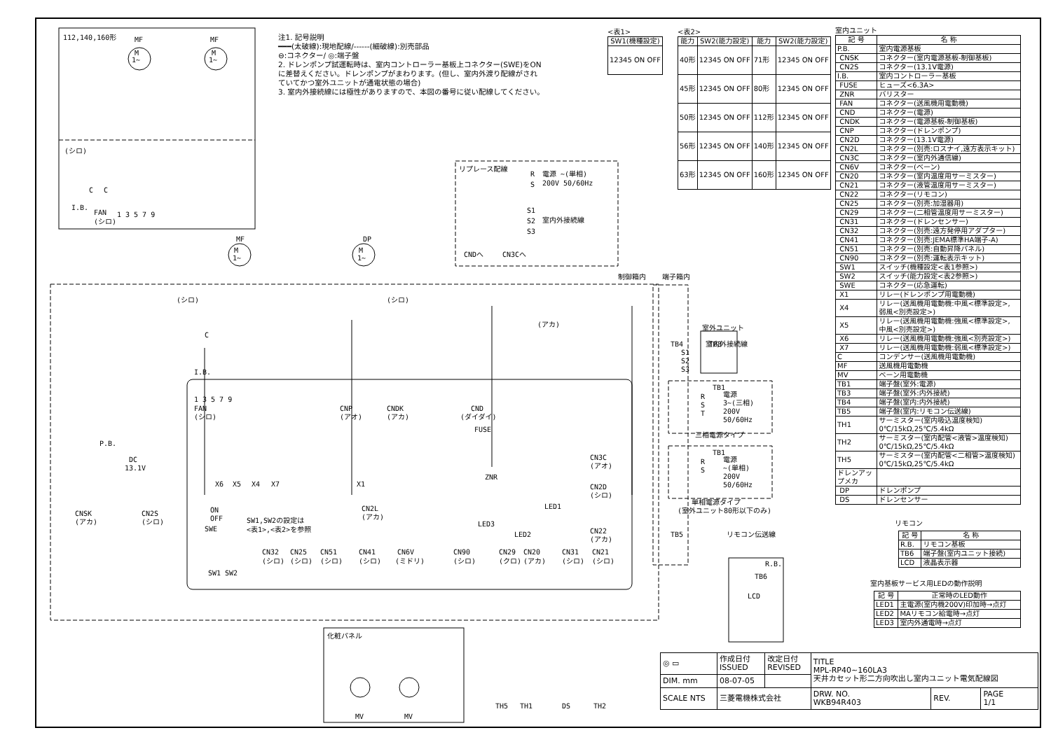112,140,160形
MF
MF
M
1~
M
1~
(シロ)
C
C
I.B.
FAN
(シロ)
1 3 5 7 9
MF
DP
M
1~
M
1~
(シロ)
C
(シロ)
リプレース配線
R
S
電源 ~(単相)
200V 50/60Hz
S1
S2
S3
室内外接続線
CNDへ
CN3Cへ
制御箱内
端子箱内
(アカ)
I.B.
FAN
(シロ)
1 3 5 7 9
CNP
(アオ)
CNDK
(アカ)
CND
(ダイダイ)
FUSE
P.B.
DC
13.1V
CNSK
(アカ)
CN2S
(シロ)
X6
X5
X4
X7
X1
ZNR
CN3C
(アオ)
CN2D
(シロ)
ON
OFF
SWE
SW1,SW2の設定は
<表1>,<表2>を参照
CN2L
(アカ)
LED1
LED3
LED2
CN22
(アカ)
SW1 SW2
CN32
CN25
CN51
CN41
CN6V
CN90
CN29
CN20
CN31
CN21
(シロ)
(シロ)
(シロ)
(シロ)
(ミドリ)
(シロ)
(クロ)
(アカ)
(シロ)
(シロ)
化粧パネル
MV
MV
TH5
TH1
DS
TH2
室外ユニット
TB4
TB3
室内外接続線
S1
S2
S3
TB1
R
S
T
電源
3~(三相)
200V
50/60Hz
三相電源タイプ
TB1
R
S
電源
~(単相)
200V
50/60Hz
単相電源タイプ
(室外ユニット80形以下のみ)
TB5
リモコン伝送線
R.B.
TB6
LCD
注1. 記号説明
━━━(太破線):現地配線/------(細破線):別売部品
⊖:コネクター/ ◎:端子盤
2. ドレンポンプ試運転時は、室内コントローラー基板上コネクター(SWE)をONに差替えください。ドレンポンプがまわります。(但し、室内外渡り配線がされていてかつ室外ユニットが通電状態の場合)
3. 室内外接続線には極性がありますので、本図の番号に従い配線してください。
<表1>
| SW1(機種設定) |
| --- |
| 12345 ON OFF |
<表2>
| 能力 | SW2(能力設定) | 能力 | SW2(能力設定) |
| --- | --- | --- | --- |
| 40形 | 12345 ON OFF | 71形 | 12345 ON OFF |
| 45形 | 12345 ON OFF | 80形 | 12345 ON OFF |
| 50形 | 12345 ON OFF | 112形 | 12345 ON OFF |
| 56形 | 12345 ON OFF | 140形 | 12345 ON OFF |
| 63形 | 12345 ON OFF | 160形 | 12345 ON OFF |
| ◎ ▭ | 作成日付 ISSUED | 改定日付 REVISED | TITLE MPL-RP40~160LA3 天井カセット形二方向吹出し室内ユニット電気配線図 | | |
| DIM. mm | 08-07-05 | | | | |
| SCALE NTS | 三菱電機株式会社 | | DRW. NO. WKB94R403 | REV. | PAGE 1/1 |
室内ユニット
| 記 号 | 名 称 |
| --- | --- |
| P.B. | 室内電源基板 |
| CNSK | コネクター(室内電源基板-制御基板) |
| CN2S | コネクター(13.1V電源) |
| I.B. | 室内コントローラー基板 |
| FUSE | ヒューズ<6.3A> |
| ZNR | バリスター |
| FAN | コネクター(送風機用電動機) |
| CND | コネクター(電源) |
| CNDK | コネクター(電源基板-制御基板) |
| CNP | コネクター(ドレンポンプ) |
| CN2D | コネクター(13.1V電源) |
| CN2L | コネクター(別売:ロスナイ,遠方表示キット) |
| CN3C | コネクター(室内外通信線) |
| CN6V | コネクター(ベーン) |
| CN20 | コネクター(室内温度用サーミスター) |
| CN21 | コネクター(液管温度用サーミスター) |
| CN22 | コネクター(リモコン) |
| CN25 | コネクター(別売:加湿器用) |
| CN29 | コネクター(二相管温度用サーミスター) |
| CN31 | コネクター(ドレンセンサー) |
| CN32 | コネクター(別売:遠方発停用アダプター) |
| CN41 | コネクター(別売:JEMA標準HA端子-A) |
| CN51 | コネクター(別売:自動昇降パネル) |
| CN90 | コネクター(別売:運転表示キット) |
| SW1 | スイッチ(機種設定<表1参照>) |
| SW2 | スイッチ(能力設定<表2参照>) |
| SWE | コネクター(応急運転) |
| X1 | リレー(ドレンポンプ用電動機) |
| X4 | リレー(送風機用電動機:中風<標準設定>, 弱風<別売設定>) |
| X5 | リレー(送風機用電動機:強風<標準設定>, 中風<別売設定>) |
| X6 | リレー(送風機用電動機:強風<別売設定>) |
| X7 | リレー(送風機用電動機:弱風<標準設定>) |
| C | コンデンサー(送風機用電動機) |
| MF | 送風機用電動機 |
| MV | ベーン用電動機 |
| TB1 | 端子盤(室外:電源) |
| TB3 | 端子盤(室外:内外接続) |
| TB4 | 端子盤(室内:内外接続) |
| TB5 | 端子盤(室内:リモコン伝送線) |
| TH1 | サーミスター(室内吸込温度検知) 0℃/15kΩ,25℃/5.4kΩ |
| TH2 | サーミスター(室内配管<液管>温度検知) 0℃/15kΩ,25℃/5.4kΩ |
| TH5 | サーミスター(室内配管<二相管>温度検知) 0℃/15kΩ,25℃/5.4kΩ |
| ドレンアップメカ | |
| DP | ドレンポンプ |
| DS | ドレンセンサー |
リモコン
| 記 号 | 名 称 |
| --- | --- |
| R.B. | リモコン基板 |
| TB6 | 端子盤(室内ユニット接続) |
| LCD | 液晶表示器 |
室内基板サービス用LEDの動作説明
| 記 号 | 正常時のLED動作 |
| --- | --- |
| LED1 | 主電源(室内機200V)印加時→点灯 |
| LED2 | MAリモコン給電時→点灯 |
| LED3 | 室内外通電時→点灯 |